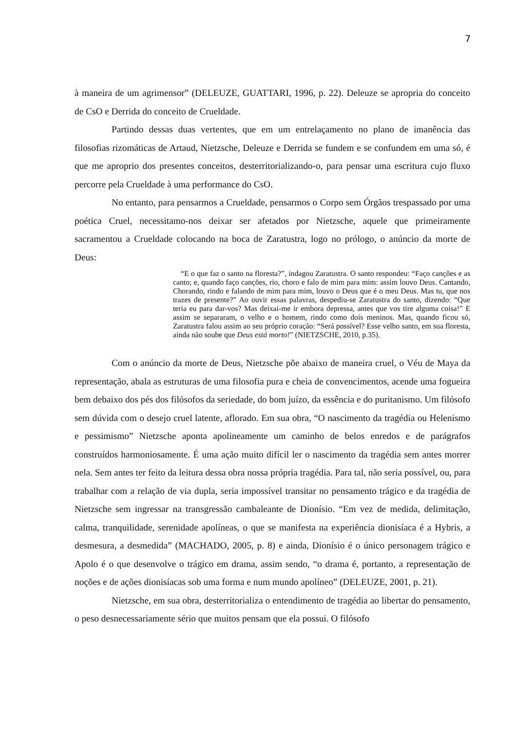7
à maneira de um agrimensor” (DELEUZE, GUATTARI, 1996, p. 22). Deleuze se apropria do conceito de CsO e Derrida do conceito de Crueldade.
Partindo dessas duas vertentes, que em um entrelaçamento no plano de imanência das filosofias rizomáticas de Artaud, Nietzsche, Deleuze e Derrida se fundem e se confundem em uma só, é que me aproprio dos presentes conceitos, desterritorializando-o, para pensar uma escritura cujo fluxo percorre pela Crueldade à uma performance do CsO.
No entanto, para pensarmos a Crueldade, pensarmos o Corpo sem Órgãos trespassado por uma poética Cruel, necessitamo-nos deixar ser afetados por Nietzsche, aquele que primeiramente sacramentou a Crueldade colocando na boca de Zaratustra, logo no prólogo, o anúncio da morte de Deus:
“E o que faz o santo na floresta?”, indagou Zaratustra. O santo respondeu: “Faço canções e as canto; e, quando faço canções, rio, choro e falo de mim para mim: assim louvo Deus. Cantando, Chorando, rindo e falando de mim para mim, louvo o Deus que é o meu Deus. Mas tu, que nos trazes de presente?” Ao ouvir essas palavras, despediu-se Zaratustra do santo, dizendo: “Que teria eu para dar-vos? Mas deixai-me ir embora depressa, antes que vos tire alguma coisa!” E assim se separaram, o velho e o homem, rindo como dois meninos. Mas, quando ficou só, Zaratustra falou assim ao seu próprio coração: “Será possível? Esse velho santo, em sua floresta, ainda não soube que Deus está morto!” (NIETZSCHE, 2010, p.35).
Com o anúncio da morte de Deus, Nietzsche põe abaixo de maneira cruel, o Véu de Maya da representação, abala as estruturas de uma filosofia pura e cheia de convencimentos, acende uma fogueira bem debaixo dos pés dos filósofos da seriedade, do bom juízo, da essência e do puritanismo. Um filósofo sem dúvida com o desejo cruel latente, aflorado. Em sua obra, “O nascimento da tragédia ou Helenismo e pessimismo” Nietzsche aponta apolineamente um caminho de belos enredos e de parágrafos construídos harmoniosamente. É uma ação muito difícil ler o nascimento da tragédia sem antes morrer nela. Sem antes ter feito da leitura dessa obra nossa própria tragédia. Para tal, não seria possível, ou, para trabalhar com a relação de via dupla, seria impossível transitar no pensamento trágico e da tragédia de Nietzsche sem ingressar na transgressão cambaleante de Dionísio. “Em vez de medida, delimitação, calma, tranquilidade, serenidade apolíneas, o que se manifesta na experiência dionisíaca é a Hybris, a desmesura, a desmedida” (MACHADO, 2005, p. 8) e ainda, Dionísio é o único personagem trágico e Apolo é o que desenvolve o trágico em drama, assim sendo, “o drama é, portanto, a representação de noções e de ações dionisíacas sob uma forma e num mundo apolíneo” (DELEUZE, 2001, p. 21).
Nietzsche, em sua obra, desterritorializa o entendimento de tragédia ao libertar do pensamento, o peso desnecessariamente sério que muitos pensam que ela possui. O filósofo